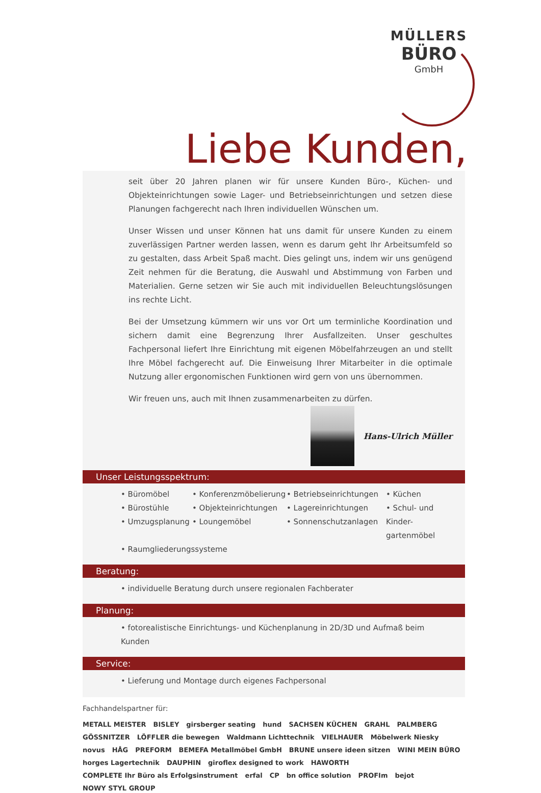MÜLLERS
BÜRO
GmbH
Liebe Kunden,
seit über 20 Jahren planen wir für unsere Kunden Büro-, Küchen- und Objekteinrichtungen sowie Lager- und Betriebseinrichtungen und setzen diese Planungen fachgerecht nach Ihren individuellen Wünschen um.
Unser Wissen und unser Können hat uns damit für unsere Kunden zu einem zuverlässigen Partner werden lassen, wenn es darum geht Ihr Arbeitsumfeld so zu gestalten, dass Arbeit Spaß macht. Dies gelingt uns, indem wir uns genügend Zeit nehmen für die Beratung, die Auswahl und Abstimmung von Farben und Materialien. Gerne setzen wir Sie auch mit individuellen Beleuchtungslösungen ins rechte Licht.
Bei der Umsetzung kümmern wir uns vor Ort um terminliche Koordination und sichern damit eine Begrenzung Ihrer Ausfallzeiten. Unser geschultes Fachpersonal liefert Ihre Einrichtung mit eigenen Möbelfahrzeugen an und stellt Ihre Möbel fachgerecht auf. Die Einweisung Ihrer Mitarbeiter in die optimale Nutzung aller ergonomischen Funktionen wird gern von uns übernommen.
Wir freuen uns, auch mit Ihnen zusammenarbeiten zu dürfen.
Hans-Ulrich Müller
Unser Leistungsspektrum:
• Büromöbel
• Bürostühle
• Umzugsplanung
• Konferenzmöbelierung
• Objekteinrichtungen
• Loungemöbel
• Betriebseinrichtungen
• Lagereinrichtungen
• Sonnenschutzanlagen
• Küchen
• Schul- und Kinder-
gartenmöbel
• Raumgliederungssysteme
Beratung:
• individuelle Beratung durch unsere regionalen Fachberater
Planung:
• fotorealistische Einrichtungs- und Küchenplanung in 2D/3D und Aufmaß beim Kunden
Service:
• Lieferung und Montage durch eigenes Fachpersonal
Fachhandelspartner für:
METALL MEISTER BISLEY girsberger seating hund SACHSEN KÜCHEN GRAHL PALMBERG GÖSSNITZER LÖFFLER die bewegen Waldmann Lichttechnik VIELHAUER Möbelwerk Niesky novus HÅG PREFORM BEMEFA Metallmöbel GmbH BRUNE unsere ideen sitzen WINI MEIN BÜRO horges Lagertechnik DAUPHIN giroflex designed to work HAWORTH COMPLETE Ihr Büro als Erfolgsinstrument erfal CP bn office solution PROFIm bejot NOWY STYL GROUP